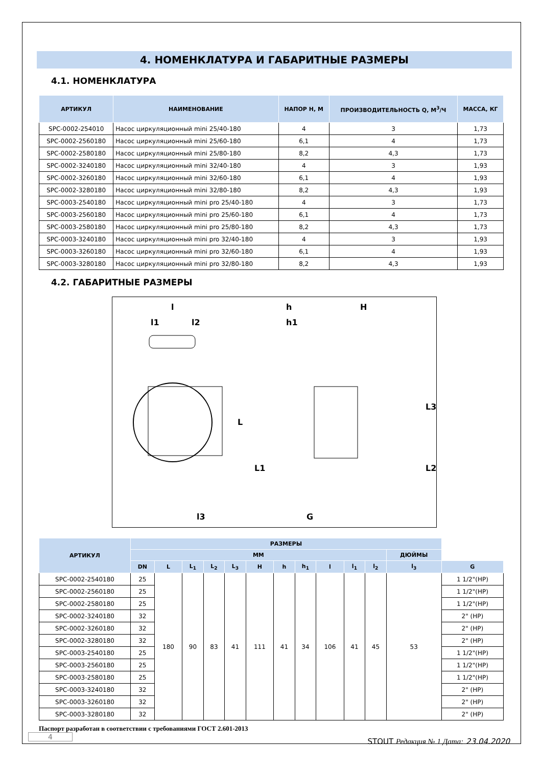4. НОМЕНКЛАТУРА И ГАБАРИТНЫЕ РАЗМЕРЫ
4.1. НОМЕНКЛАТУРА
| АРТИКУЛ | НАИМЕНОВАНИЕ | НАПОР Н, М | ПРОИЗВОДИТЕЛЬНОСТЬ Q, М<sup>3</sup>/Ч | МАССА, КГ |
| --- | --- | --- | --- | --- |
| SPC-0002-254010 | Насос циркуляционный mini 25/40-180 | 4 | 3 | 1,73 |
| SPC-0002-2560180 | Насос циркуляционный mini 25/60-180 | 6,1 | 4 | 1,73 |
| SPC-0002-2580180 | Насос циркуляционный mini 25/80-180 | 8,2 | 4,3 | 1,73 |
| SPC-0002-3240180 | Насос циркуляционный mini 32/40-180 | 4 | 3 | 1,93 |
| SPC-0002-3260180 | Насос циркуляционный mini 32/60-180 | 6,1 | 4 | 1,93 |
| SPC-0002-3280180 | Насос циркуляционный mini 32/80-180 | 8,2 | 4,3 | 1,93 |
| SPC-0003-2540180 | Насос циркуляционный mini pro 25/40-180 | 4 | 3 | 1,73 |
| SPC-0003-2560180 | Насос циркуляционный mini pro 25/60-180 | 6,1 | 4 | 1,73 |
| SPC-0003-2580180 | Насос циркуляционный mini pro 25/80-180 | 8,2 | 4,3 | 1,73 |
| SPC-0003-3240180 | Насос циркуляционный mini pro 32/40-180 | 4 | 3 | 1,93 |
| SPC-0003-3260180 | Насос циркуляционный mini pro 32/60-180 | 6,1 | 4 | 1,93 |
| SPC-0003-3280180 | Насос циркуляционный mini pro 32/80-180 | 8,2 | 4,3 | 1,93 |
4.2. ГАБАРИТНЫЕ РАЗМЕРЫ
l
l1
l2
l3
h
h1
H
G
L
L1
L2
L3
| АРТИКУЛ | РАЗМЕРЫ | | | | | | | | | | | | |
| --- | --- | --- | --- | --- | --- | --- | --- | --- | --- | --- | --- | --- | --- |
| | ММ | | | | | | | | | | | ДЮЙМЫ | |
| | DN | L | L<sub>1</sub> | L<sub>2</sub> | L<sub>3</sub> | H | h | h<sub>1</sub> | l | l<sub>1</sub> | l<sub>2</sub> | l<sub>3</sub> | G |
| SPC-0002-2540180 | 25 | 180 | 90 | 83 | 41 | 111 | 41 | 34 | 106 | 41 | 45 | 53 | 1 1/2"(HP) |
| SPC-0002-2560180 | 25 | | | | | | | | | | | | 1 1/2"(HP) |
| SPC-0002-2580180 | 25 | | | | | | | | | | | | 1 1/2"(HP) |
| SPC-0002-3240180 | 32 | | | | | | | | | | | | 2" (HP) |
| SPC-0002-3260180 | 32 | | | | | | | | | | | | 2" (HP) |
| SPC-0002-3280180 | 32 | | | | | | | | | | | | 2" (HP) |
| SPC-0003-2540180 | 25 | | | | | | | | | | | | 1 1/2"(HP) |
| SPC-0003-2560180 | 25 | | | | | | | | | | | | 1 1/2"(HP) |
| SPC-0003-2580180 | 25 | | | | | | | | | | | | 1 1/2"(HP) |
| SPC-0003-3240180 | 32 | | | | | | | | | | | | 2" (HP) |
| SPC-0003-3260180 | 32 | | | | | | | | | | | | 2" (HP) |
| SPC-0003-3280180 | 32 | | | | | | | | | | | | 2" (HP) |
Паспорт разработан в соответствии с требованиями ГОСТ 2.601-2013
STOUT Редакция № 1 Дата: 23.04.2020
4